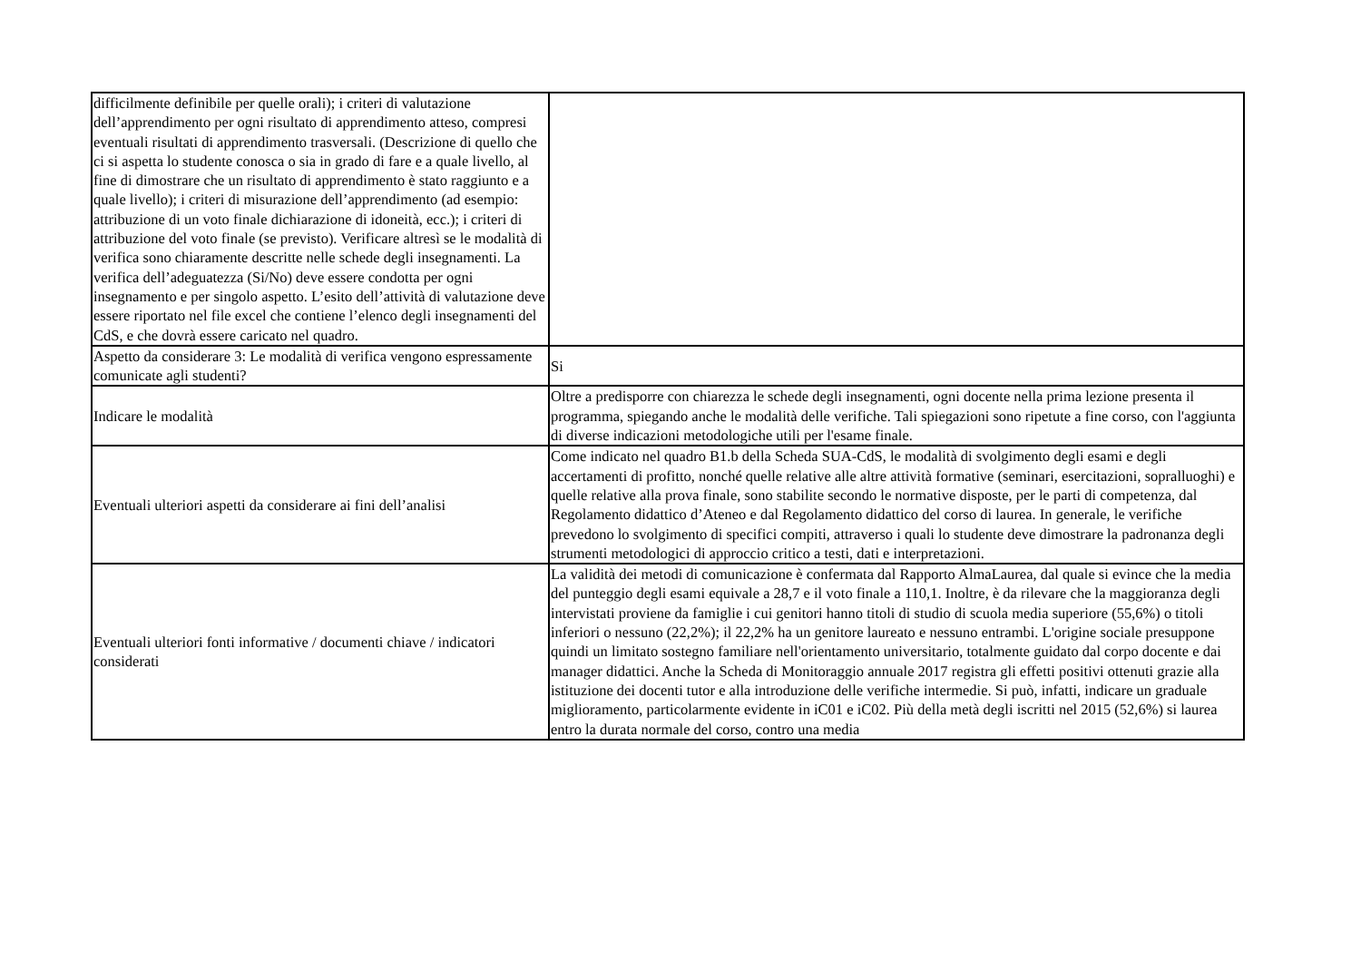| difficilmente definibile per quelle orali); i criteri di valutazione dell’apprendimento per ogni risultato di apprendimento atteso, compresi eventuali risultati di apprendimento trasversali. (Descrizione di quello che ci si aspetta lo studente conosca o sia in grado di fare e a quale livello, al fine di dimostrare che un risultato di apprendimento è stato raggiunto e a quale livello); i criteri di misurazione dell’apprendimento (ad esempio: attribuzione di un voto finale dichiarazione di idoneità, ecc.); i criteri di attribuzione del voto finale (se previsto). Verificare altresì se le modalità di verifica sono chiaramente descritte nelle schede degli insegnamenti. La verifica dell’adeguatezza (Si/No) deve essere condotta per ogni insegnamento e per singolo aspetto. L’esito dell’attività di valutazione deve essere riportato nel file excel che contiene l’elenco degli insegnamenti del CdS, e che dovrà essere caricato nel quadro. | |
| Aspetto da considerare 3: Le modalità di verifica vengono espressamente comunicate agli studenti? | Si |
| Indicare le modalità | Oltre a predisporre con chiarezza le schede degli insegnamenti, ogni docente nella prima lezione presenta il programma, spiegando anche le modalità delle verifiche. Tali spiegazioni sono ripetute a fine corso, con l'aggiunta di diverse indicazioni metodologiche utili per l'esame finale. |
| Eventuali ulteriori aspetti da considerare ai fini dell’analisi | Come indicato nel quadro B1.b della Scheda SUA-CdS, le modalità di svolgimento degli esami e degli accertamenti di profitto, nonché quelle relative alle altre attività formative (seminari, esercitazioni, sopralluoghi) e quelle relative alla prova finale, sono stabilite secondo le normative disposte, per le parti di competenza, dal Regolamento didattico d’Ateneo e dal Regolamento didattico del corso di laurea. In generale, le verifiche prevedono lo svolgimento di specifici compiti, attraverso i quali lo studente deve dimostrare la padronanza degli strumenti metodologici di approccio critico a testi, dati e interpretazioni. |
| Eventuali ulteriori fonti informative / documenti chiave / indicatori considerati | La validità dei metodi di comunicazione è confermata dal Rapporto AlmaLaurea, dal quale si evince che la media del punteggio degli esami equivale a 28,7 e il voto finale a 110,1. Inoltre, è da rilevare che la maggioranza degli intervistati proviene da famiglie i cui genitori hanno titoli di studio di scuola media superiore (55,6%) o titoli inferiori o nessuno (22,2%); il 22,2% ha un genitore laureato e nessuno entrambi. L'origine sociale presuppone quindi un limitato sostegno familiare nell'orientamento universitario, totalmente guidato dal corpo docente e dai manager didattici. Anche la Scheda di Monitoraggio annuale 2017 registra gli effetti positivi ottenuti grazie alla istituzione dei docenti tutor e alla introduzione delle verifiche intermedie. Si può, infatti, indicare un graduale miglioramento, particolarmente evidente in iC01 e iC02. Più della metà degli iscritti nel 2015 (52,6%) si laurea entro la durata normale del corso, contro una media |